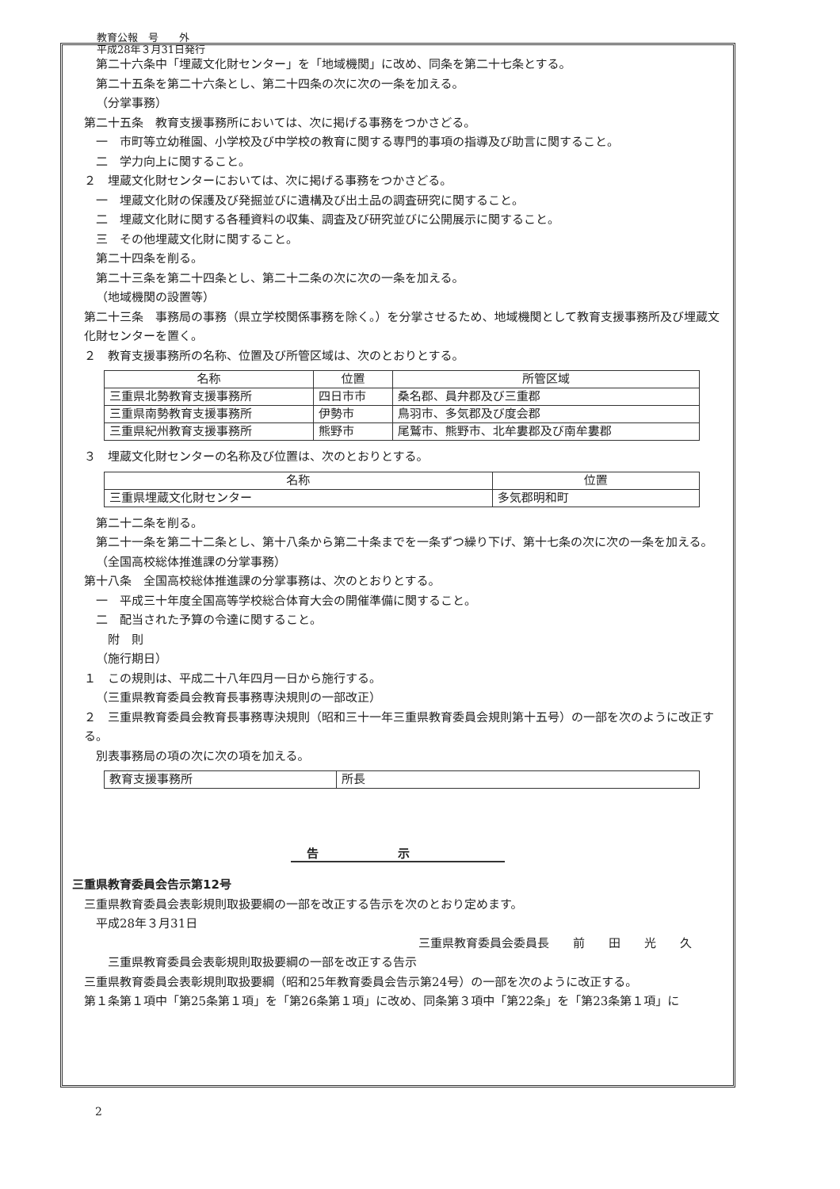教育公報　号　　外
平成28年３月31日発行
第二十六条中「埋蔵文化財センター」を「地域機関」に改め、同条を第二十七条とする。
第二十五条を第二十六条とし、第二十四条の次に次の一条を加える。
（分掌事務）
第二十五条　教育支援事務所においては、次に掲げる事務をつかさどる。
一　市町等立幼稚園、小学校及び中学校の教育に関する専門的事項の指導及び助言に関すること。
二　学力向上に関すること。
２　埋蔵文化財センターにおいては、次に掲げる事務をつかさどる。
一　埋蔵文化財の保護及び発掘並びに遺構及び出土品の調査研究に関すること。
二　埋蔵文化財に関する各種資料の収集、調査及び研究並びに公開展示に関すること。
三　その他埋蔵文化財に関すること。
第二十四条を削る。
第二十三条を第二十四条とし、第二十二条の次に次の一条を加える。
（地域機関の設置等）
第二十三条　事務局の事務（県立学校関係事務を除く。）を分掌させるため、地域機関として教育支援事務所及び埋蔵文化財センターを置く。
２　教育支援事務所の名称、位置及び所管区域は、次のとおりとする。
| 名称 | 位置 | 所管区域 |
| --- | --- | --- |
| 三重県北勢教育支援事務所 | 四日市市 | 桑名郡、員弁郡及び三重郡 |
| 三重県南勢教育支援事務所 | 伊勢市 | 鳥羽市、多気郡及び度会郡 |
| 三重県紀州教育支援事務所 | 熊野市 | 尾鷲市、熊野市、北牟婁郡及び南牟婁郡 |
３　埋蔵文化財センターの名称及び位置は、次のとおりとする。
| 名称 | 位置 |
| --- | --- |
| 三重県埋蔵文化財センター | 多気郡明和町 |
第二十二条を削る。
第二十一条を第二十二条とし、第十八条から第二十条までを一条ずつ繰り下げ、第十七条の次に次の一条を加える。
（全国高校総体推進課の分掌事務）
第十八条　全国高校総体推進課の分掌事務は、次のとおりとする。
一　平成三十年度全国高等学校総合体育大会の開催準備に関すること。
二　配当された予算の令達に関すること。
附　則
（施行期日）
１　この規則は、平成二十八年四月一日から施行する。
（三重県教育委員会教育長事務専決規則の一部改正）
２　三重県教育委員会教育長事務専決規則（昭和三十一年三重県教育委員会規則第十五号）の一部を次のように改正する。
別表事務局の項の次に次の項を加える。
| 教育支援事務所 | 所長 |
告示
三重県教育委員会告示第12号
三重県教育委員会表彰規則取扱要綱の一部を改正する告示を次のとおり定めます。
平成28年３月31日
三重県教育委員会委員長　　前　　田　　光　　久
三重県教育委員会表彰規則取扱要綱の一部を改正する告示
三重県教育委員会表彰規則取扱要綱（昭和25年教育委員会告示第24号）の一部を次のように改正する。
第１条第１項中「第25条第１項」を「第26条第１項」に改め、同条第３項中「第22条」を「第23条第１項」に
2